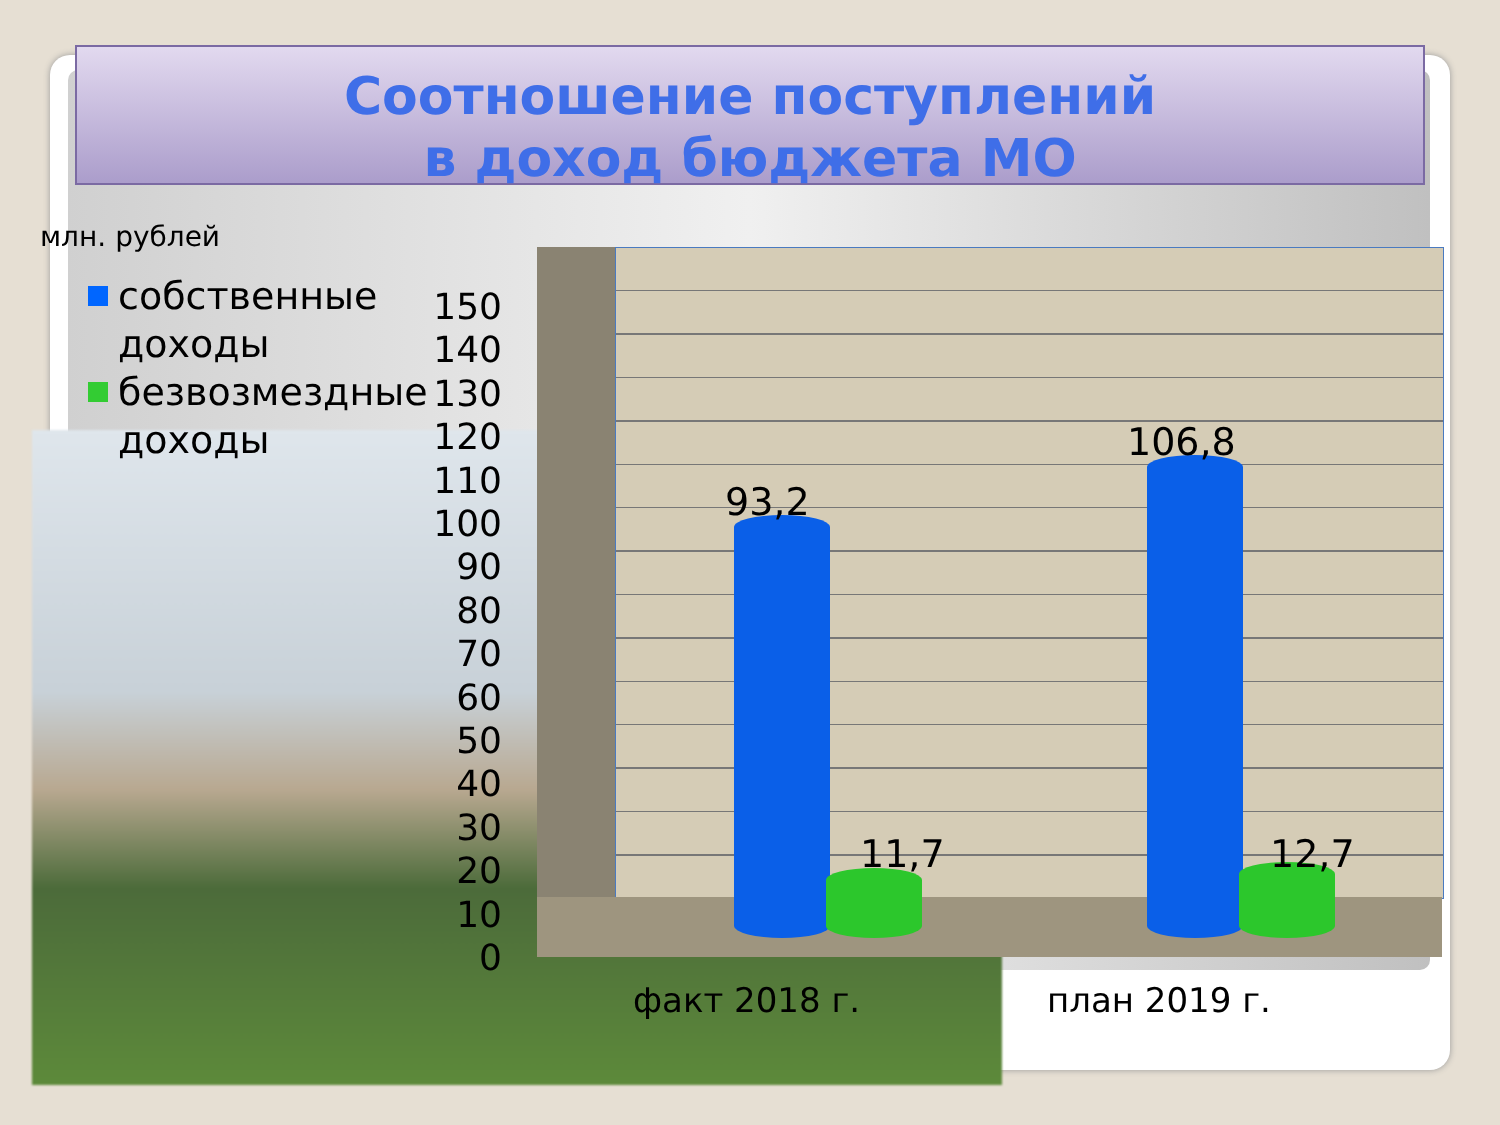Соотношение поступлений
в доход бюджета МО
млн. рублей
собственные
доходы
безвозмездные
доходы
150
140
130
120
110
100
90
80
70
60
50
40
30
20
10
0
93,2
11,7
106,8
12,7
факт 2018 г. план 2019 г.